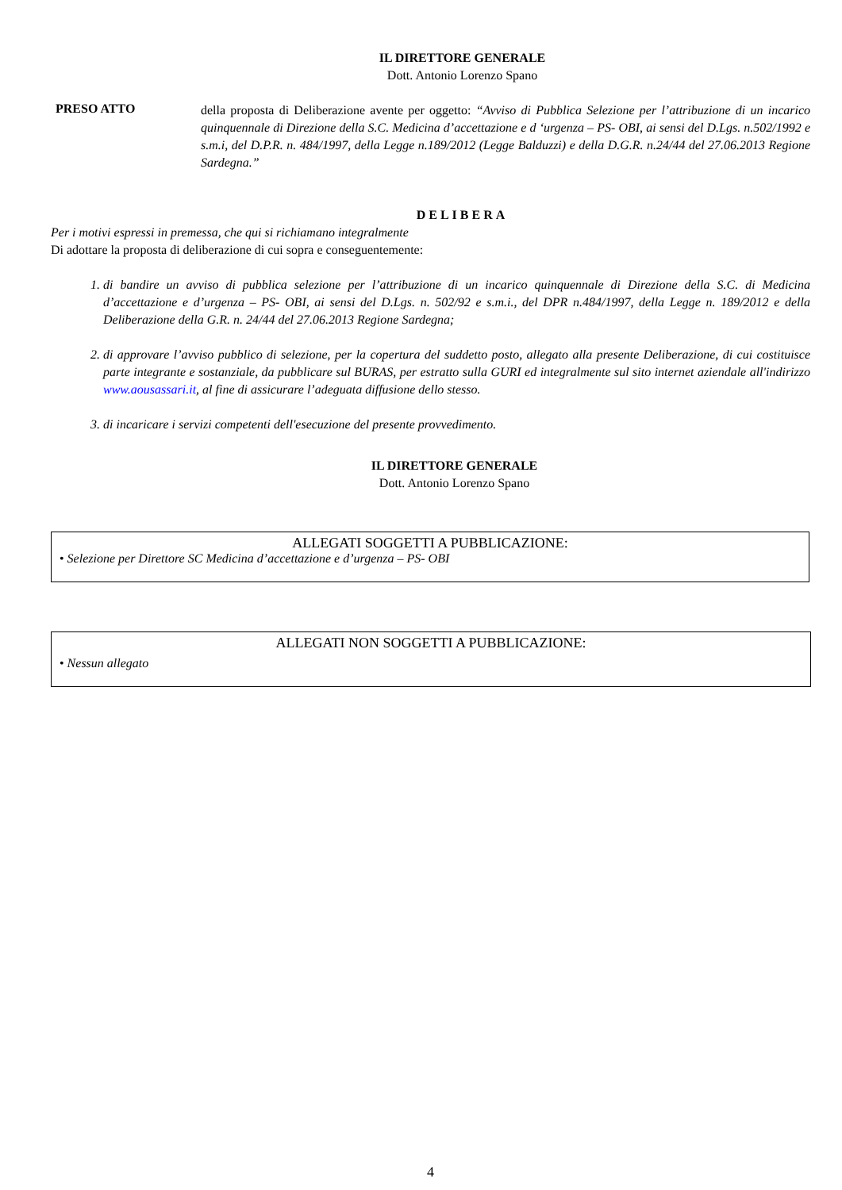IL DIRETTORE GENERALE
Dott. Antonio Lorenzo Spano
PRESO ATTO
della proposta di Deliberazione avente per oggetto: “Avviso di Pubblica Selezione per l’attribuzione di un incarico quinquennale di Direzione della S.C. Medicina d’accettazione e d ‘urgenza – PS- OBI, ai sensi del D.Lgs. n.502/1992 e s.m.i, del D.P.R. n. 484/1997, della Legge n.189/2012 (Legge Balduzzi) e della D.G.R. n.24/44 del 27.06.2013 Regione Sardegna.”
DELIBERA
Per i motivi espressi in premessa, che qui si richiamano integralmente
Di adottare la proposta di deliberazione di cui sopra e conseguentemente:
1. di bandire un avviso di pubblica selezione per l’attribuzione di un incarico quinquennale di Direzione della S.C. di Medicina d’accettazione e d’urgenza – PS- OBI, ai sensi del D.Lgs. n. 502/92 e s.m.i., del DPR n.484/1997, della Legge n. 189/2012 e della Deliberazione della G.R. n. 24/44 del 27.06.2013 Regione Sardegna;
2. di approvare l’avviso pubblico di selezione, per la copertura del suddetto posto, allegato alla presente Deliberazione, di cui costituisce parte integrante e sostanziale, da pubblicare sul BURAS, per estratto sulla GURI ed integralmente sul sito internet aziendale all'indirizzo www.aousassari.it, al fine di assicurare l’adeguata diffusione dello stesso.
3. di incaricare i servizi competenti dell'esecuzione del presente provvedimento.
IL DIRETTORE GENERALE
Dott. Antonio Lorenzo Spano
ALLEGATI SOGGETTI A PUBBLICAZIONE:
• Selezione per Direttore SC Medicina d’accettazione e d’urgenza – PS- OBI
ALLEGATI NON SOGGETTI A PUBBLICAZIONE:
• Nessun allegato
4